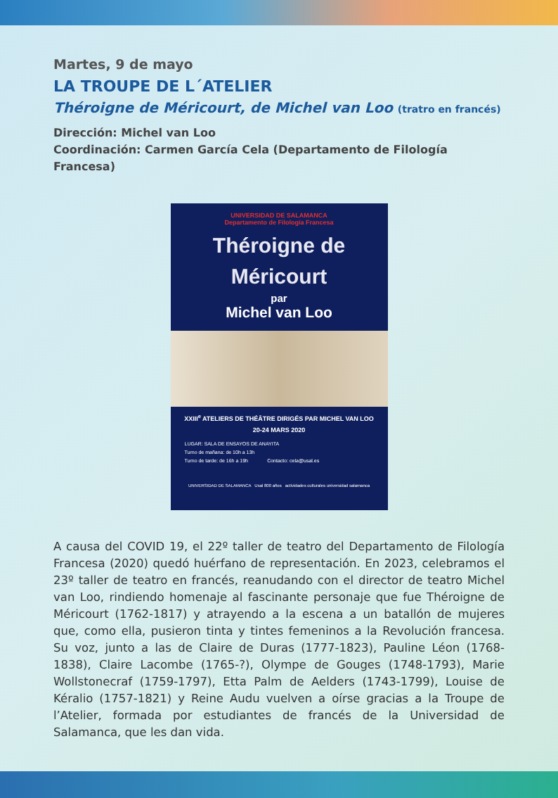Martes, 9 de mayo
LA TROUPE DE L´ATELIER
Théroigne de Méricourt, de Michel van Loo (tratro en francés)
Dirección: Michel van Loo
Coordinación: Carmen García Cela (Departamento de Filología Francesa)
UNIVERSIDAD DE SALAMANCA
Departamento de Filología Francesa
Théroigne de
Méricourt
par
Michel van Loo
XXIII<sup>e</sup> ATELIERS DE THÉÂTRE DIRIGÉS PAR MICHEL VAN LOO
20-24 MARS 2020
LUGAR: SALA DE ENSAYOS DE ANAYITA
Turno de mañana: de 10h a 13h
Turno de tarde: de 16h a 19h Contacto: cela@usal.es
UNIVERSIDAD DE SALAMANCA Usal 800 años actividades culturales universidad salamanca
A causa del COVID 19, el 22º taller de teatro del Departamento de Filología Francesa (2020) quedó huérfano de representación. En 2023, celebramos el 23º taller de teatro en francés, reanudando con el director de teatro Michel van Loo, rindiendo homenaje al fascinante personaje que fue Théroigne de Méricourt (1762-1817) y atrayendo a la escena a un batallón de mujeres que, como ella, pusieron tinta y tintes femeninos a la Revolución francesa. Su voz, junto a las de Claire de Duras (1777-1823), Pauline Léon (1768-1838), Claire Lacombe (1765-?), Olympe de Gouges (1748-1793), Marie Wollstonecraf (1759-1797), Etta Palm de Aelders (1743-1799), Louise de Kéralio (1757-1821) y Reine Audu vuelven a oírse gracias a la Troupe de l’Atelier, formada por estudiantes de francés de la Universidad de Salamanca, que les dan vida.